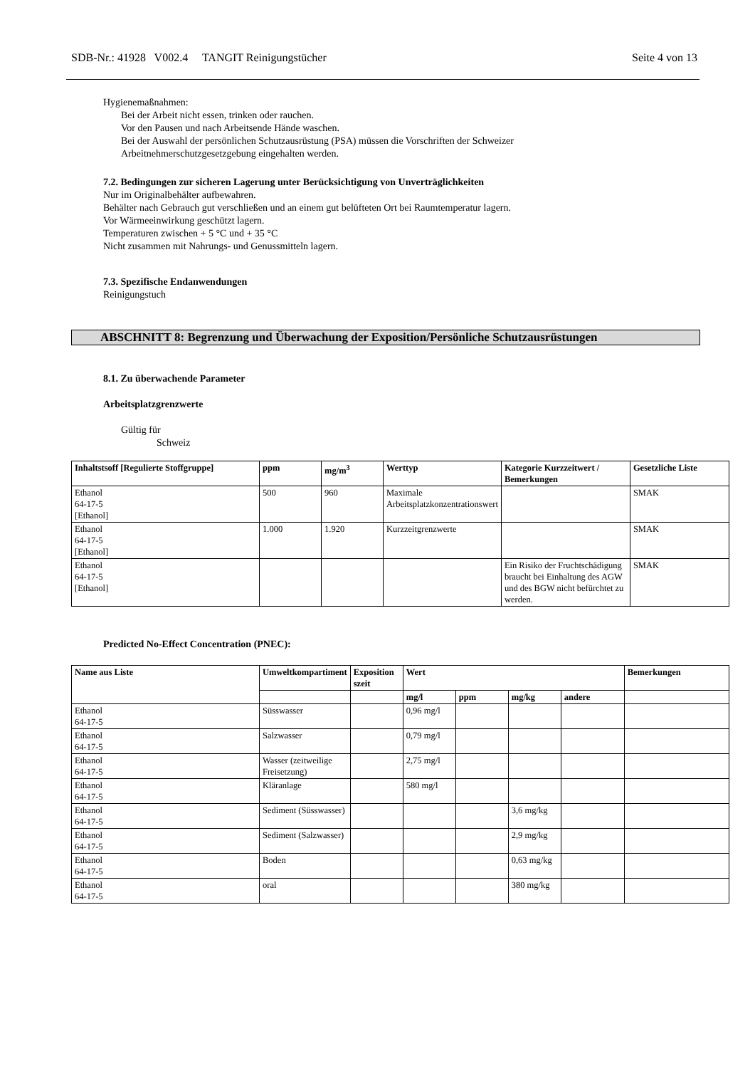SDB-Nr.: 41928 V002.4 TANGIT Reinigungstücher Seite 4 von 13
Hygienemaßnahmen:
Bei der Arbeit nicht essen, trinken oder rauchen.
Vor den Pausen und nach Arbeitsende Hände waschen.
Bei der Auswahl der persönlichen Schutzausrüstung (PSA) müssen die Vorschriften der Schweizer
Arbeitnehmerschutzgesetzgebung eingehalten werden.
7.2. Bedingungen zur sicheren Lagerung unter Berücksichtigung von Unverträglichkeiten
Nur im Originalbehälter aufbewahren.
Behälter nach Gebrauch gut verschließen und an einem gut belüfteten Ort bei Raumtemperatur lagern.
Vor Wärmeeinwirkung geschützt lagern.
Temperaturen zwischen + 5 °C und + 35 °C
Nicht zusammen mit Nahrungs- und Genussmitteln lagern.
7.3. Spezifische Endanwendungen
Reinigungstuch
ABSCHNITT 8: Begrenzung und Überwachung der Exposition/Persönliche Schutzausrüstungen
8.1. Zu überwachende Parameter
Arbeitsplatzgrenzwerte
Gültig für
Schweiz
| Inhaltstsoff [Regulierte Stoffgruppe] | ppm | mg/m<sup>3</sup> | Werttyp | Kategorie Kurzzeitwert / Bemerkungen | Gesetzliche Liste |
| --- | --- | --- | --- | --- | --- |
| Ethanol 64-17-5 [Ethanol] | 500 | 960 | Maximale Arbeitsplatzkonzentrationswert | | SMAK |
| Ethanol 64-17-5 [Ethanol] | 1.000 | 1.920 | Kurzzeitgrenzwerte | | SMAK |
| Ethanol 64-17-5 [Ethanol] | | | | Ein Risiko der Fruchtschädigung braucht bei Einhaltung des AGW und des BGW nicht befürchtet zu werden. | SMAK |
Predicted No-Effect Concentration (PNEC):
| Name aus Liste | Umweltkompartiment | Exposition szeit | Wert | | | | Bemerkungen |
| --- | --- | --- | --- | --- | --- | --- | --- |
| | | | mg/l | ppm | mg/kg | andere | |
| Ethanol 64-17-5 | Süsswasser | | 0,96 mg/l | | | | |
| Ethanol 64-17-5 | Salzwasser | | 0,79 mg/l | | | | |
| Ethanol 64-17-5 | Wasser (zeitweilige Freisetzung) | | 2,75 mg/l | | | | |
| Ethanol 64-17-5 | Kläranlage | | 580 mg/l | | | | |
| Ethanol 64-17-5 | Sediment (Süsswasser) | | | | 3,6 mg/kg | | |
| Ethanol 64-17-5 | Sediment (Salzwasser) | | | | 2,9 mg/kg | | |
| Ethanol 64-17-5 | Boden | | | | 0,63 mg/kg | | |
| Ethanol 64-17-5 | oral | | | | 380 mg/kg | | |